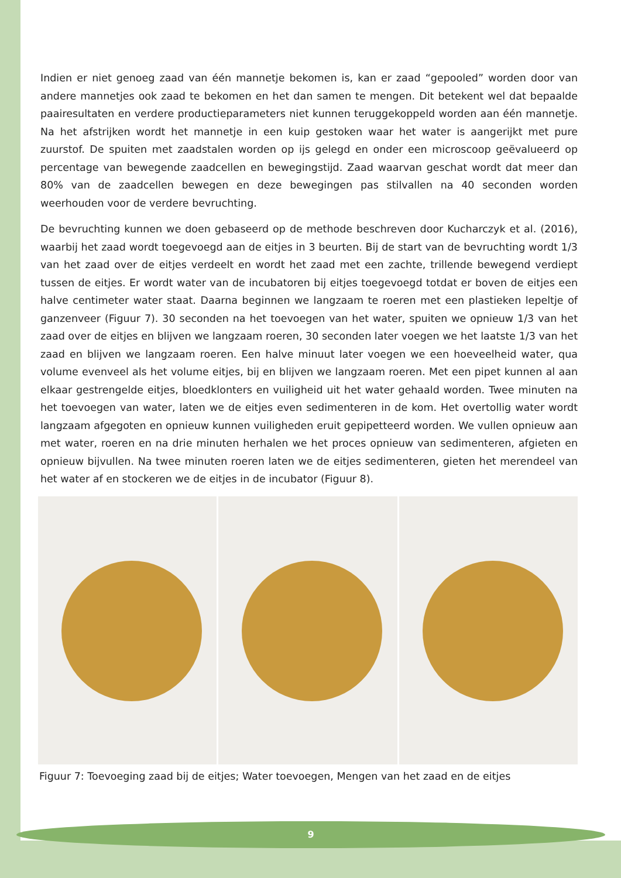Indien er niet genoeg zaad van één mannetje bekomen is, kan er zaad “gepooled” worden door van andere mannetjes ook zaad te bekomen en het dan samen te mengen. Dit betekent wel dat bepaalde paairesultaten en verdere productieparameters niet kunnen teruggekoppeld worden aan één mannetje. Na het afstrijken wordt het mannetje in een kuip gestoken waar het water is aangerijkt met pure zuurstof. De spuiten met zaadstalen worden op ijs gelegd en onder een microscoop geëvalueerd op percentage van bewegende zaadcellen en bewegingstijd. Zaad waarvan geschat wordt dat meer dan 80% van de zaadcellen bewegen en deze bewegingen pas stilvallen na 40 seconden worden weerhouden voor de verdere bevruchting.
De bevruchting kunnen we doen gebaseerd op de methode beschreven door Kucharczyk et al. (2016), waarbij het zaad wordt toegevoegd aan de eitjes in 3 beurten. Bij de start van de bevruchting wordt 1/3 van het zaad over de eitjes verdeelt en wordt het zaad met een zachte, trillende bewegend verdiept tussen de eitjes. Er wordt water van de incubatoren bij eitjes toegevoegd totdat er boven de eitjes een halve centimeter water staat. Daarna beginnen we langzaam te roeren met een plastieken lepeltje of ganzenveer (Figuur 7). 30 seconden na het toevoegen van het water, spuiten we opnieuw 1/3 van het zaad over de eitjes en blijven we langzaam roeren, 30 seconden later voegen we het laatste 1/3 van het zaad en blijven we langzaam roeren. Een halve minuut later voegen we een hoeveelheid water, qua volume evenveel als het volume eitjes, bij en blijven we langzaam roeren. Met een pipet kunnen al aan elkaar gestrengelde eitjes, bloedklonters en vuiligheid uit het water gehaald worden. Twee minuten na het toevoegen van water, laten we de eitjes even sedimenteren in de kom. Het overtollig water wordt langzaam afgegoten en opnieuw kunnen vuiligheden eruit gepipetteerd worden. We vullen opnieuw aan met water, roeren en na drie minuten herhalen we het proces opnieuw van sedimenteren, afgieten en opnieuw bijvullen. Na twee minuten roeren laten we de eitjes sedimenteren, gieten het merendeel van het water af en stockeren we de eitjes in de incubator (Figuur 8).
Figuur 7: Toevoeging zaad bij de eitjes; Water toevoegen, Mengen van het zaad en de eitjes
9